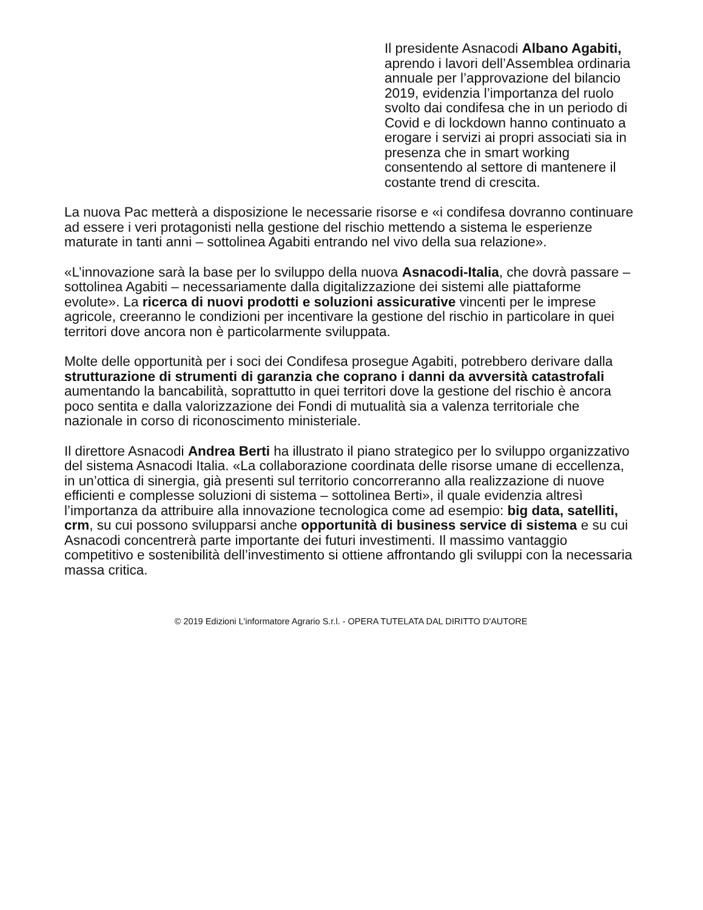Il presidente Asnacodi Albano Agabiti, aprendo i lavori dell’Assemblea ordinaria annuale per l’approvazione del bilancio 2019, evidenzia l’importanza del ruolo svolto dai condifesa che in un periodo di Covid e di lockdown hanno continuato a erogare i servizi ai propri associati sia in presenza che in smart working consentendo al settore di mantenere il costante trend di crescita.
La nuova Pac metterà a disposizione le necessarie risorse e «i condifesa dovranno continuare ad essere i veri protagonisti nella gestione del rischio mettendo a sistema le esperienze maturate in tanti anni – sottolinea Agabiti entrando nel vivo della sua relazione».
«L’innovazione sarà la base per lo sviluppo della nuova Asnacodi-Italia, che dovrà passare – sottolinea Agabiti – necessariamente dalla digitalizzazione dei sistemi alle piattaforme evolute». La ricerca di nuovi prodotti e soluzioni assicurative vincenti per le imprese agricole, creeranno le condizioni per incentivare la gestione del rischio in particolare in quei territori dove ancora non è particolarmente sviluppata.
Molte delle opportunità per i soci dei Condifesa prosegue Agabiti, potrebbero derivare dalla strutturazione di strumenti di garanzia che coprano i danni da avversità catastrofali aumentando la bancabilità, soprattutto in quei territori dove la gestione del rischio è ancora poco sentita e dalla valorizzazione dei Fondi di mutualità sia a valenza territoriale che nazionale in corso di riconoscimento ministeriale.
Il direttore Asnacodi Andrea Berti ha illustrato il piano strategico per lo sviluppo organizzativo del sistema Asnacodi Italia. «La collaborazione coordinata delle risorse umane di eccellenza, in un’ottica di sinergia, già presenti sul territorio concorreranno alla realizzazione di nuove efficienti e complesse soluzioni di sistema – sottolinea Berti», il quale evidenzia altresì l’importanza da attribuire alla innovazione tecnologica come ad esempio: big data, satelliti, crm, su cui possono svilupparsi anche opportunità di business service di sistema e su cui Asnacodi concentrerà parte importante dei futuri investimenti. Il massimo vantaggio competitivo e sostenibilità dell’investimento si ottiene affrontando gli sviluppi con la necessaria massa critica.
© 2019 Edizioni L'informatore Agrario S.r.l. - OPERA TUTELATA DAL DIRITTO D'AUTORE